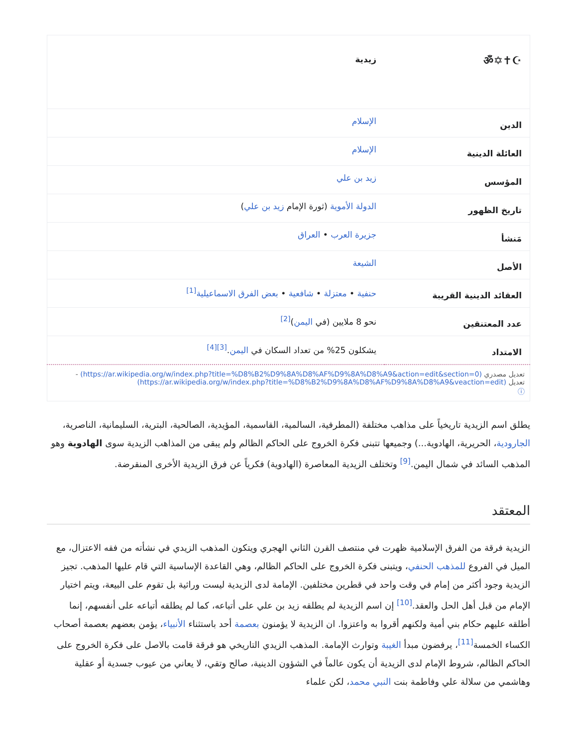| ☪✝✡ॐ | زيدية |
| الدين | الإسلام |
| العائلة الدينية | الإسلام |
| المؤسس | زيد بن علي |
| تاريخ الظهور | الدولة الأموية (ثورة الإمام زيد بن علي ) |
| مَنشأ | جزيرة العرب • العراق |
| الأصل | الشيعة |
| العقائد الدينية القريبة | حنفية • معتزلة • شافعية • بعض الفرق الاسماعيلية<sup>[1]</sup> |
| عدد المعتنقين | نحو 8 ملايين (في اليمن )<sup>[2]</sup> |
| الامتداد | يشكلون 25% من تعداد السكان في اليمن .<sup>[3][4]</sup> |
| تعديل مصدري (https://ar.wikipedia.org/w/index.php?title=%D8%B2%D9%8A%D8%AF%D9%8A%D8%A9&action=edit&section=0) - تعديل (https://ar.wikipedia.org/w/index.php?title=%D8%B2%D9%8A%D8%AF%D9%8A%D8%A9&veaction=edit) ⓘ | |
يطلق اسم الزيدية تاريخياً على مذاهب مختلفة (المطرفية، السالمية، القاسمية، المؤيدية، الصالحية، البترية، السليمانية، الناصرية، الجارودية، الحريرية، الهادوية...) وجميعها تتبنى فكرة الخروج على الحاكم الظالم ولم يبقى من المذاهب الزيدية سوى الهادوية وهو المذهب السائد في شمال اليمن.<sup>[9]</sup> وتختلف الزيدية المعاصرة (الهادوية) فكرياً عن فرق الزيدية الأخرى المنقرضة.
المعتقد
الزيدية فرقة من الفرق الإسلامية ظهرت في منتصف القرن الثاني الهجري ويتكون المذهب الزيدي في نشأته من فقه الاعتزال، مع الميل في الفروع للمذهب الحنفي، ويتبنى فكرة الخروج على الحاكم الظالم، وهي القاعدة الإساسية التي قام عليها المذهب. تجيز الزيدية وجود أكثر من إمام في وقت واحد في قطرين مختلفين. الإمامة لدى الزيدية ليست وراثية بل تقوم على البيعة، ويتم اختيار الإمام من قبل أهل الحل والعقد.<sup>[10]</sup> إن اسم الزيدية لم يطلقه زيد بن علي على أتباعه، كما لم يطلقه أتباعه على أنفسهم، إنما أطلقه عليهم حكام بني أمية ولكنهم أقروا به واعتزوا. ان الزيدية لا يؤمنون بعصمة أحد باستثناء الأنبياء، يؤمن بعضهم بعصمة أصحاب الكساء الخمسة<sup>[11]</sup>، يرفضون مبدأ الغيبة وتوارث الإمامة. المذهب الزيدي التاريخي هو فرقة قامت بالاصل على فكرة الخروج على الحاكم الظالم، شروط الإمام لدى الزيدية أن يكون عالماً في الشؤون الدينية، صالح وتقي، لا يعاني من عيوب جسدية أو عقلية وهاشمي من سلالة علي وفاطمة بنت النبي محمد، لكن علماء